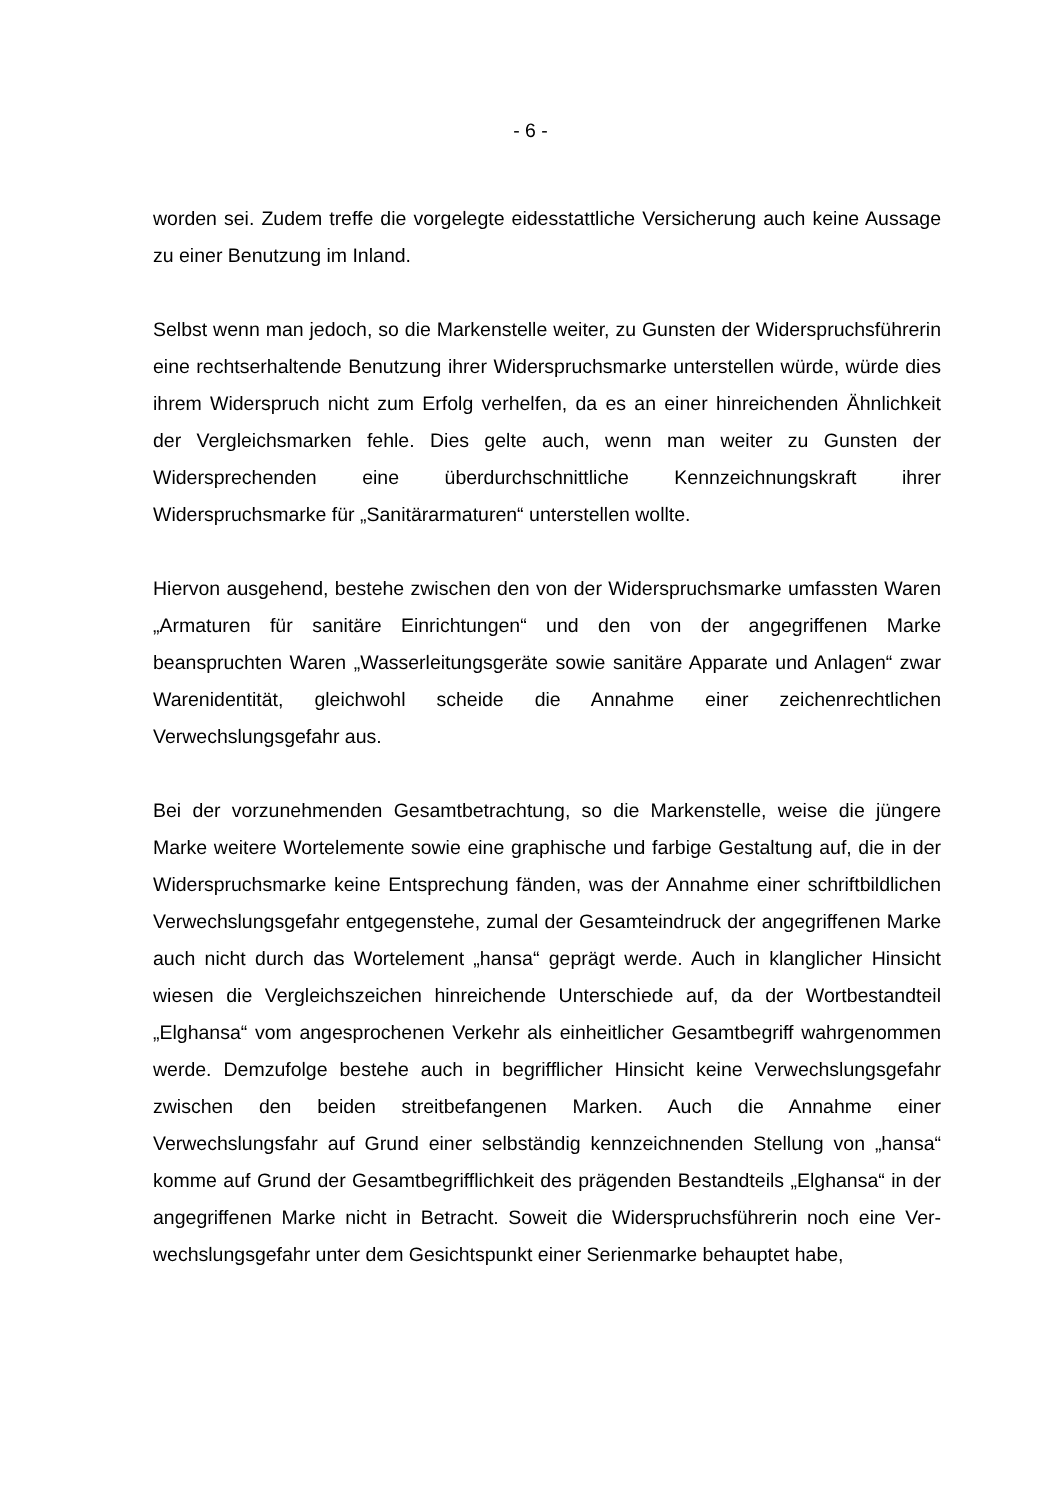- 6 -
worden sei. Zudem treffe die vorgelegte eidesstattliche Versicherung auch keine Aussage zu einer Benutzung im Inland.
Selbst wenn man jedoch, so die Markenstelle weiter, zu Gunsten der Wider­spruchsführerin eine rechtserhaltende Benutzung ihrer Widerspruchsmarke unter­stellen würde, würde dies ihrem Widerspruch nicht zum Erfolg verhelfen, da es an einer hinreichenden Ähnlichkeit der Vergleichsmarken fehle. Dies gelte auch, wenn man weiter zu Gunsten der Widersprechenden eine überdurchschnittliche Kennzeichnungskraft ihrer Widerspruchsmarke für „Sanitärarmaturen“ unterstellen wollte.
Hiervon ausgehend, bestehe zwischen den von der Widerspruchsmarke umfass­ten Waren „Armaturen für sanitäre Einrichtungen“ und den von der angegriffenen Marke beanspruchten Waren „Wasserleitungsgeräte sowie sanitäre Apparate und Anlagen“ zwar Warenidentität, gleichwohl scheide die Annahme einer zeichen­rechtlichen Verwechslungsgefahr aus.
Bei der vorzunehmenden Gesamtbetrachtung, so die Markenstelle, weise die jün­gere Marke weitere Wortelemente sowie eine graphische und farbige Gestaltung auf, die in der Widerspruchsmarke keine Entsprechung fänden, was der Annahme einer schriftbildlichen Verwechslungsgefahr entgegenstehe, zumal der Gesamt­eindruck der angegriffenen Marke auch nicht durch das Wortelement „hansa“ ge­prägt werde. Auch in klanglicher Hinsicht wiesen die Vergleichszeichen hinrei­chende Unterschiede auf, da der Wortbestandteil „Elghansa“ vom angesproche­nen Verkehr als einheitlicher Gesamtbegriff wahrgenommen werde. Demzufolge bestehe auch in begrifflicher Hinsicht keine Verwechslungsgefahr zwischen den beiden streitbefangenen Marken. Auch die Annahme einer Verwechslungsfahr auf Grund einer selbständig kennzeichnenden Stellung von „hansa“ komme auf Grund der Gesamtbegrifflichkeit des prägenden Bestandteils „Elghansa“ in der angegrif­fenen Marke nicht in Betracht. Soweit die Widerspruchsführerin noch eine Ver­wechslungsgefahr unter dem Gesichtspunkt einer Serienmarke behauptet habe,